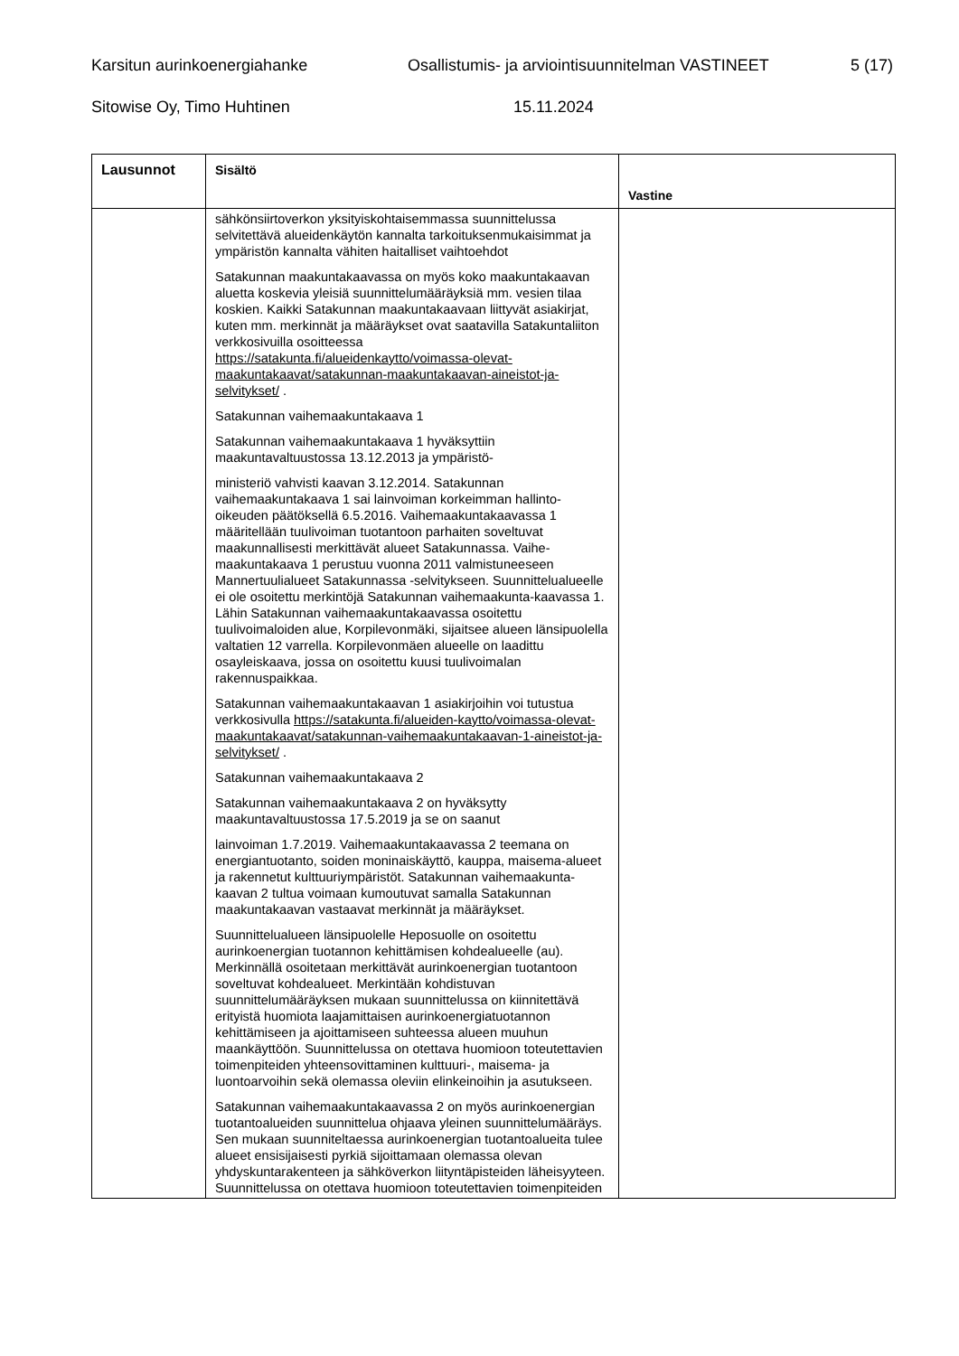Karsitun aurinkoenergiahanke Osallistumis- ja arviointisuunnitelman VASTINEET 5 (17)
Sitowise Oy, Timo Huhtinen 15.11.2024
| Lausunnot | Sisältö | Vastine |
| --- | --- | --- |
| | sähkönsiirtoverkon yksityiskohtaisemmassa suunnittelussa selvitettävä alueidenkäytön kannalta tarkoituksenmukaisimmat ja ympäristön kannalta vähiten haitalliset vaihtoehdot Satakunnan maakuntakaavassa on myös koko maakuntakaavan aluetta koskevia yleisiä suunnittelumääräyksiä mm. vesien tilaa koskien. Kaikki Satakunnan maakuntakaavaan liittyvät asiakirjat, kuten mm. merkinnät ja määräykset ovat saatavilla Satakuntaliiton verkkosivuilla osoitteessa https://satakunta.fi/alueidenkaytto/voimassa-olevat-maakuntakaavat/satakunnan-maakuntakaavan-aineistot-ja-selvitykset/ . Satakunnan vaihemaakuntakaava 1 Satakunnan vaihemaakuntakaava 1 hyväksyttiin maakuntavaltuustossa 13.12.2013 ja ympäristö- ministeriö vahvisti kaavan 3.12.2014. Satakunnan vaihemaakuntakaava 1 sai lainvoiman korkeimman hallinto-oikeuden päätöksellä 6.5.2016. Vaihemaakuntakaavassa 1 määritellään tuulivoiman tuotantoon parhaiten soveltuvat maakunnallisesti merkittävät alueet Satakunnassa. Vaihe-maakuntakaava 1 perustuu vuonna 2011 valmistuneeseen Mannertuulialueet Satakunnassa -selvitykseen. Suunnittelualueelle ei ole osoitettu merkintöjä Satakunnan vaihemaakunta-kaavassa 1. Lähin Satakunnan vaihemaakuntakaavassa osoitettu tuulivoimaloiden alue, Korpilevonmäki, sijaitsee alueen länsipuolella valtatien 12 varrella. Korpilevonmäen alueelle on laadittu osayleiskaava, jossa on osoitettu kuusi tuulivoimalan rakennuspaikkaa. Satakunnan vaihemaakuntakaavan 1 asiakirjoihin voi tutustua verkkosivulla https://satakunta.fi/alueiden-kaytto/voimassa-olevat-maakuntakaavat/satakunnan-vaihemaakuntakaavan-1-aineistot-ja-selvitykset/ . Satakunnan vaihemaakuntakaava 2 Satakunnan vaihemaakuntakaava 2 on hyväksytty maakuntavaltuustossa 17.5.2019 ja se on saanut lainvoiman 1.7.2019. Vaihemaakuntakaavassa 2 teemana on energiantuotanto, soiden moninaiskäyttö, kauppa, maisema-alueet ja rakennetut kulttuuriympäristöt. Satakunnan vaihemaakunta-kaavan 2 tultua voimaan kumoutuvat samalla Satakunnan maakuntakaavan vastaavat merkinnät ja määräykset. Suunnittelualueen länsipuolelle Heposuolle on osoitettu aurinkoenergian tuotannon kehittämisen kohdealueelle (au). Merkinnällä osoitetaan merkittävät aurinkoenergian tuotantoon soveltuvat kohdealueet. Merkintään kohdistuvan suunnittelumääräyksen mukaan suunnittelussa on kiinnitettävä erityistä huomiota laajamittaisen aurinkoenergiatuotannon kehittämiseen ja ajoittamiseen suhteessa alueen muuhun maankäyttöön. Suunnittelussa on otettava huomioon toteutettavien toimenpiteiden yhteensovittaminen kulttuuri-, maisema- ja luontoarvoihin sekä olemassa oleviin elinkeinoihin ja asutukseen. Satakunnan vaihemaakuntakaavassa 2 on myös aurinkoenergian tuotantoalueiden suunnittelua ohjaava yleinen suunnittelumääräys. Sen mukaan suunniteltaessa aurinkoenergian tuotantoalueita tulee alueet ensisijaisesti pyrkiä sijoittamaan olemassa olevan yhdyskuntarakenteen ja sähköverkon liityntäpisteiden läheisyyteen. Suunnittelussa on otettava huomioon toteutettavien toimenpiteiden | |